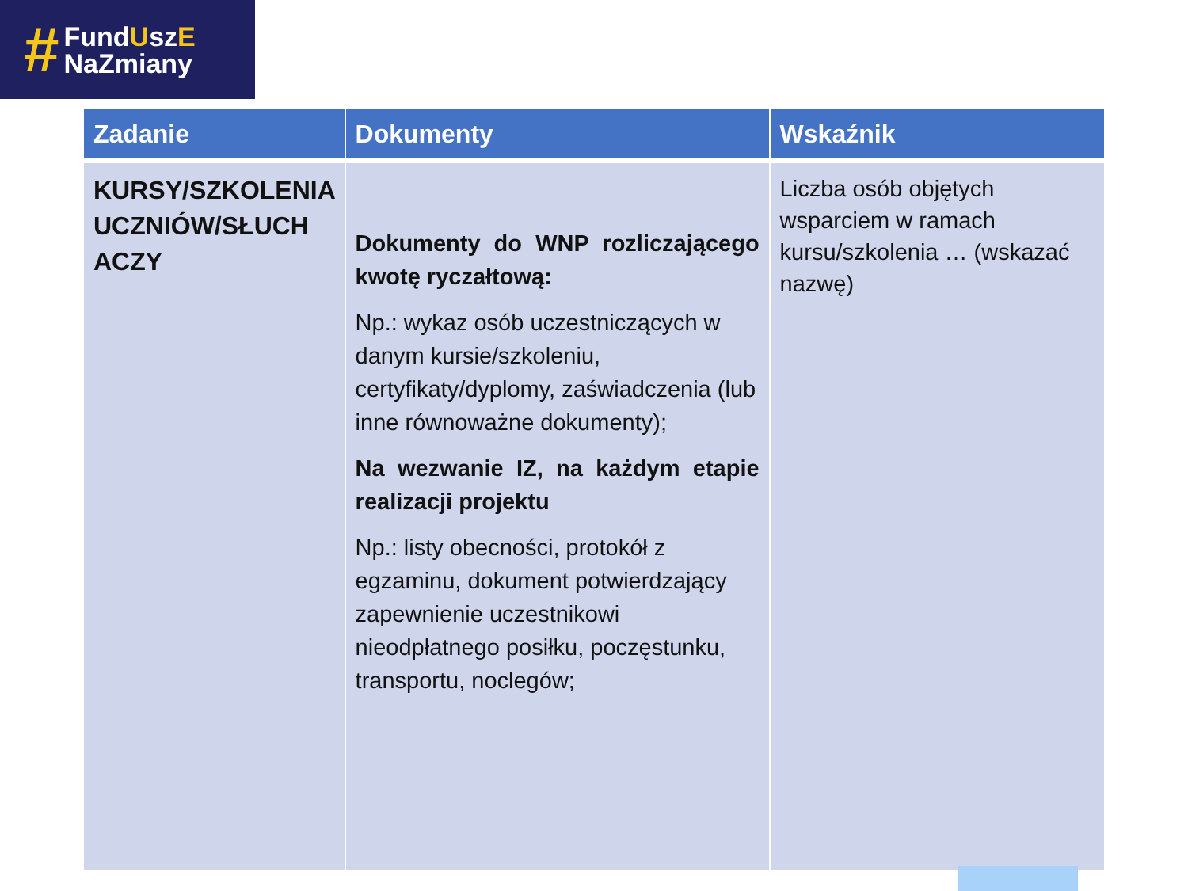#
FundUszE
NaZmiany
| Zadanie | Dokumenty | Wskaźnik |
| --- | --- | --- |
| KURSY/SZKOLENIA UCZNIÓW/SŁUCH ACZY | Dokumenty do WNP rozliczającego kwotę ryczałtową: Np.: wykaz osób uczestniczących w danym kursie/szkoleniu, certyfikaty/dyplomy, zaświadczenia (lub inne równoważne dokumenty); Na wezwanie IZ, na każdym etapie realizacji projektu Np.: listy obecności, protokół z egzaminu, dokument potwierdzający zapewnienie uczestnikowi nieodpłatnego posiłku, poczęstunku, transportu, noclegów; | Liczba osób objętych wsparciem w ramach kursu/szkolenia … (wskazać nazwę) |